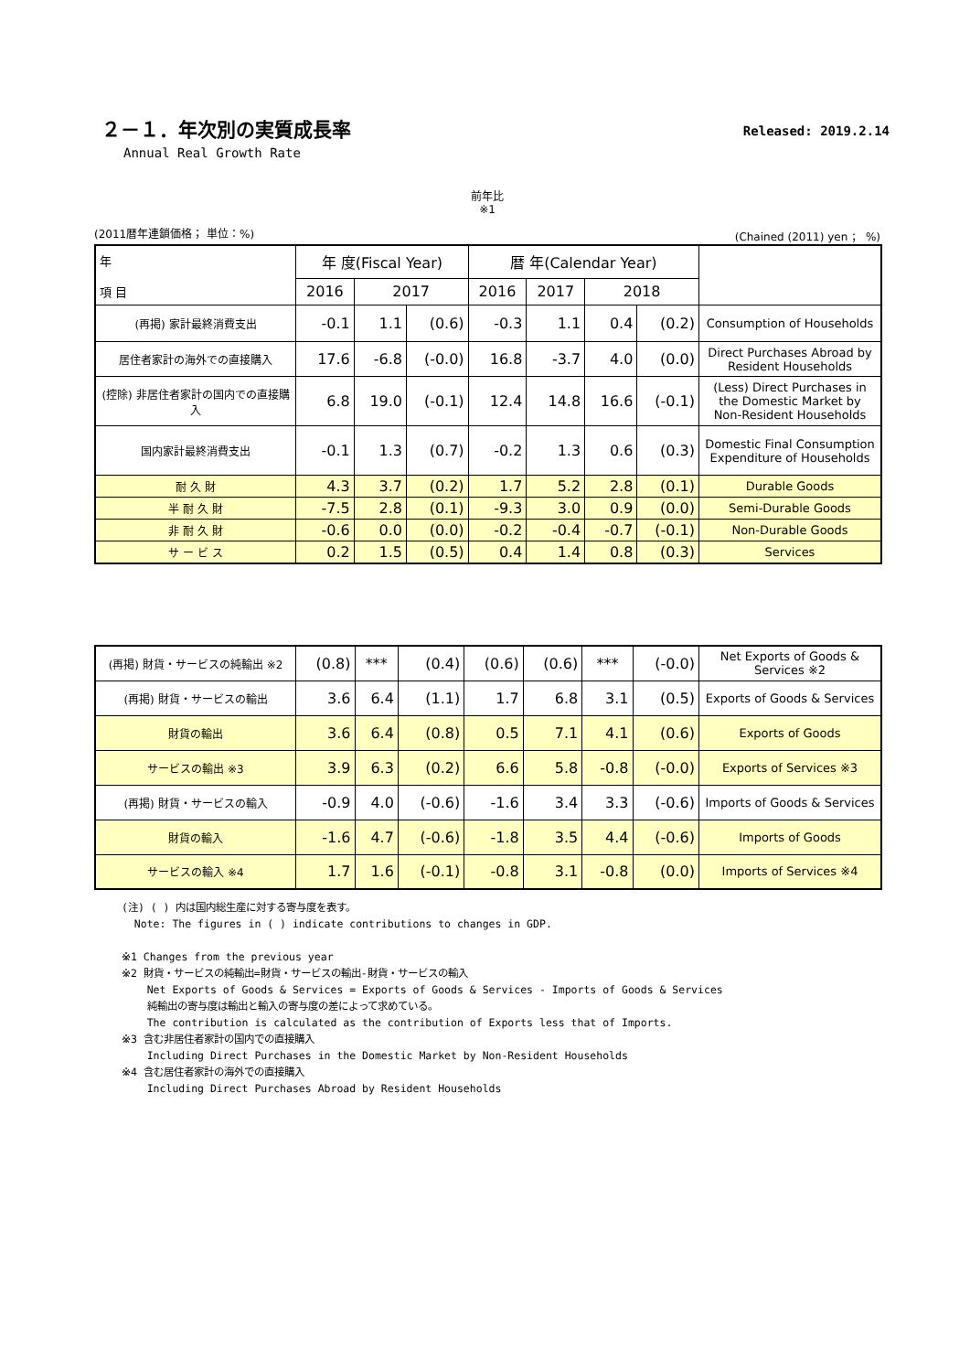２－１．年次別の実質成長率
Released: 2019.2.14
Annual Real Growth Rate
前年比
※1
(2011暦年連鎖価格； 単位：%) (Chained (2011) yen ； %)
| 年 項 目 | 年 度(Fiscal Year) | | | 暦 年(Calendar Year) | | | | |
| --- | --- | --- | --- | --- | --- | --- | --- | --- |
| | 2016 | 2017 | | 2016 | 2017 | 2018 | | |
| (再掲) 家計最終消費支出 | -0.1 | 1.1 | (0.6) | -0.3 | 1.1 | 0.4 | (0.2) | Consumption of Households |
| 居住者家計の海外での直接購入 | 17.6 | -6.8 | (-0.0) | 16.8 | -3.7 | 4.0 | (0.0) | Direct Purchases Abroad by Resident Households |
| (控除) 非居住者家計の国内での直接購入 | 6.8 | 19.0 | (-0.1) | 12.4 | 14.8 | 16.6 | (-0.1) | (Less) Direct Purchases in the Domestic Market by Non-Resident Households |
| 国内家計最終消費支出 | -0.1 | 1.3 | (0.7) | -0.2 | 1.3 | 0.6 | (0.3) | Domestic Final Consumption Expenditure of Households |
| 耐 久 財 | 4.3 | 3.7 | (0.2) | 1.7 | 5.2 | 2.8 | (0.1) | Durable Goods |
| 半 耐 久 財 | -7.5 | 2.8 | (0.1) | -9.3 | 3.0 | 0.9 | (0.0) | Semi-Durable Goods |
| 非 耐 久 財 | -0.6 | 0.0 | (0.0) | -0.2 | -0.4 | -0.7 | (-0.1) | Non-Durable Goods |
| サ ー ビ ス | 0.2 | 1.5 | (0.5) | 0.4 | 1.4 | 0.8 | (0.3) | Services |
| (再掲) 財貨・サービスの純輸出 ※2 | (0.8) | *** | (0.4) | (0.6) | (0.6) | *** | (-0.0) | Net Exports of Goods & Services ※2 |
| (再掲) 財貨・サービスの輸出 | 3.6 | 6.4 | (1.1) | 1.7 | 6.8 | 3.1 | (0.5) | Exports of Goods & Services |
| 財貨の輸出 | 3.6 | 6.4 | (0.8) | 0.5 | 7.1 | 4.1 | (0.6) | Exports of Goods |
| サービスの輸出 ※3 | 3.9 | 6.3 | (0.2) | 6.6 | 5.8 | -0.8 | (-0.0) | Exports of Services ※3 |
| (再掲) 財貨・サービスの輸入 | -0.9 | 4.0 | (-0.6) | -1.6 | 3.4 | 3.3 | (-0.6) | Imports of Goods & Services |
| 財貨の輸入 | -1.6 | 4.7 | (-0.6) | -1.8 | 3.5 | 4.4 | (-0.6) | Imports of Goods |
| サービスの輸入 ※4 | 1.7 | 1.6 | (-0.1) | -0.8 | 3.1 | -0.8 | (0.0) | Imports of Services ※4 |
(注) ( ) 内は国内総生産に対する寄与度を表す。
Note: The figures in ( ) indicate contributions to changes in GDP.
※1 Changes from the previous year
※2 財貨・サービスの純輸出=財貨・サービスの輸出-財貨・サービスの輸入
Net Exports of Goods & Services = Exports of Goods & Services - Imports of Goods & Services
純輸出の寄与度は輸出と輸入の寄与度の差によって求めている。
The contribution is calculated as the contribution of Exports less that of Imports.
※3 含む非居住者家計の国内での直接購入
Including Direct Purchases in the Domestic Market by Non-Resident Households
※4 含む居住者家計の海外での直接購入
Including Direct Purchases Abroad by Resident Households